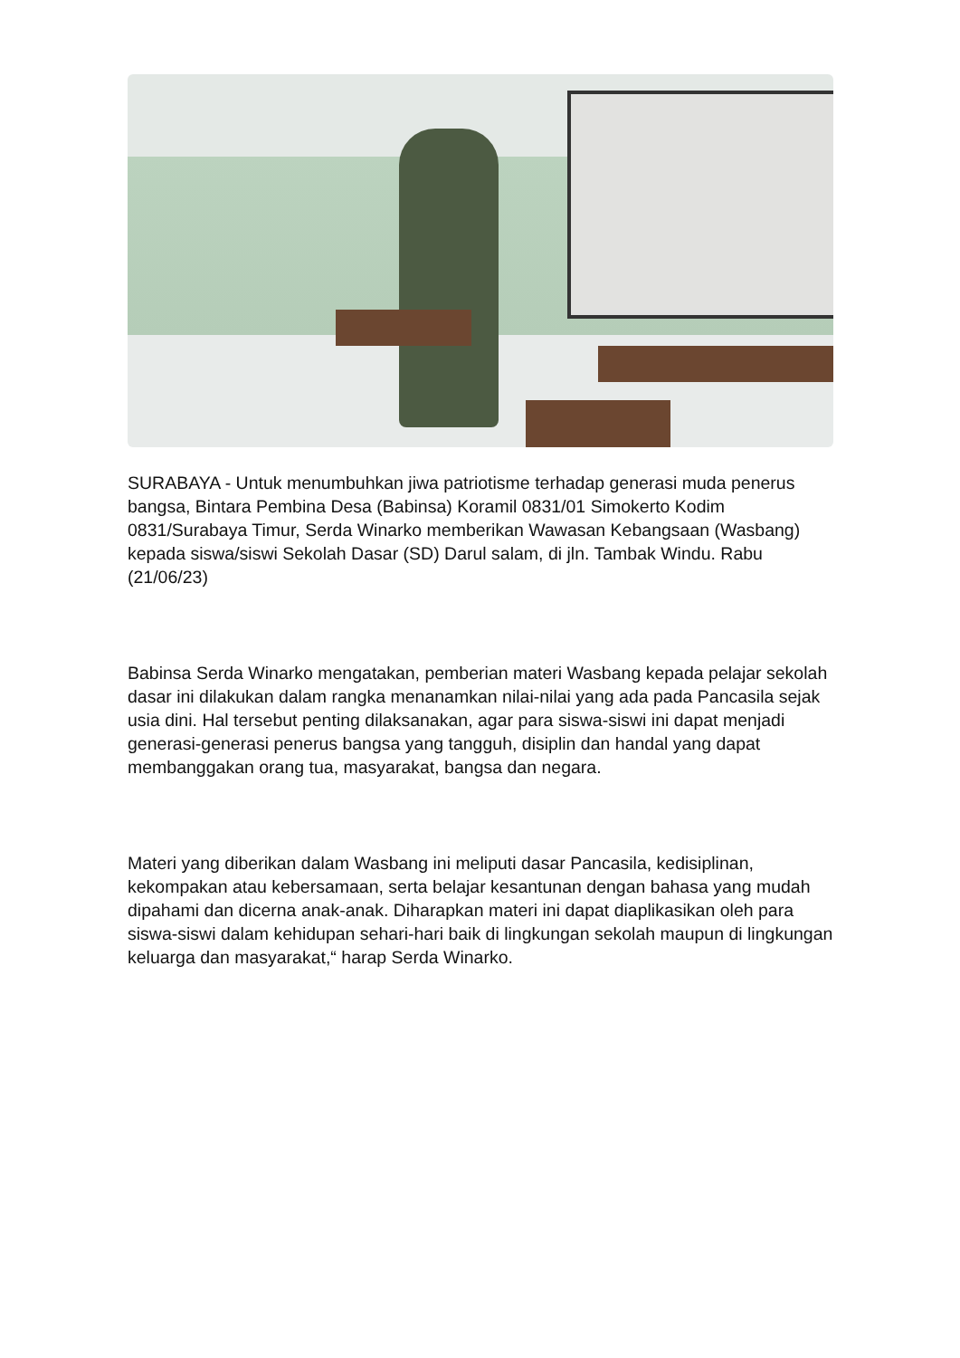SURABAYA - Untuk menumbuhkan jiwa patriotisme terhadap generasi muda penerus bangsa, Bintara Pembina Desa (Babinsa) Koramil 0831/01 Simokerto Kodim 0831/Surabaya Timur, Serda Winarko memberikan Wawasan Kebangsaan (Wasbang) kepada siswa/siswi Sekolah Dasar (SD) Darul salam, di jln. Tambak Windu. Rabu (21/06/23)
Babinsa Serda Winarko mengatakan, pemberian materi Wasbang kepada pelajar sekolah dasar ini dilakukan dalam rangka menanamkan nilai-nilai yang ada pada Pancasila sejak usia dini. Hal tersebut penting dilaksanakan, agar para siswa-siswi ini dapat menjadi generasi-generasi penerus bangsa yang tangguh, disiplin dan handal yang dapat membanggakan orang tua, masyarakat, bangsa dan negara.
Materi yang diberikan dalam Wasbang ini meliputi dasar Pancasila, kedisiplinan, kekompakan atau kebersamaan, serta belajar kesantunan dengan bahasa yang mudah dipahami dan dicerna anak-anak. Diharapkan materi ini dapat diaplikasikan oleh para siswa-siswi dalam kehidupan sehari-hari baik di lingkungan sekolah maupun di lingkungan keluarga dan masyarakat,“ harap Serda Winarko.